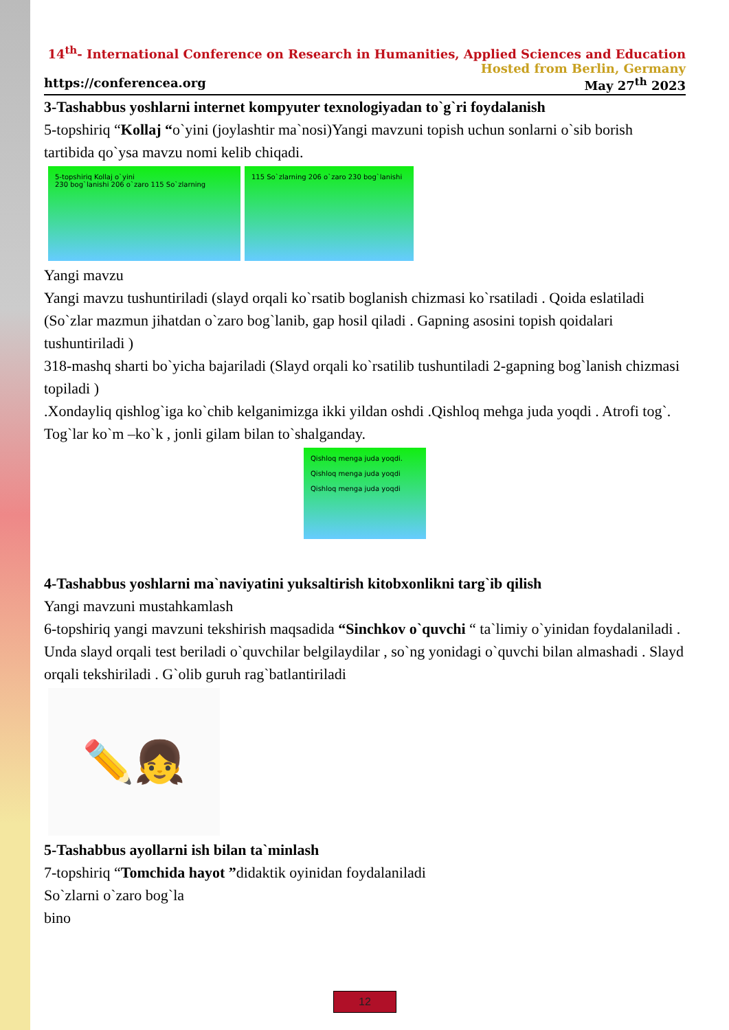14<sup>th</sup>- International Conference on Research in Humanities, Applied Sciences and Education
Hosted from Berlin, Germany
https://conferencea.org May 27<sup>th</sup> 2023
3-Tashabbus yoshlarni internet kompyuter texnologiyadan to`g`ri foydalanish
5-topshiriq “Kollaj “o`yini (joylashtir ma`nosi)Yangi mavzuni topish uchun sonlarni o`sib borish tartibida qo`ysa mavzu nomi kelib chiqadi.
5-topshiriq Kollaj o`yini
230 bog`lanishi 206 o`zaro 115 So`zlarning
115 So`zlarning 206 o`zaro 230 bog`lanishi
Yangi mavzu
Yangi mavzu tushuntiriladi (slayd orqali ko`rsatib boglanish chizmasi ko`rsatiladi . Qoida eslatiladi (So`zlar mazmun jihatdan o`zaro bog`lanib, gap hosil qiladi . Gapning asosini topish qoidalari tushuntiriladi )
318-mashq sharti bo`yicha bajariladi (Slayd orqali ko`rsatilib tushuntiladi 2-gapning bog`lanish chizmasi topiladi )
.Xondayliq qishlog`iga ko`chib kelganimizga ikki yildan oshdi .Qishloq mehga juda yoqdi . Atrofi tog`. Tog`lar ko`m –ko`k , jonli gilam bilan to`shalganday.
Qishloq menga juda yoqdi.
Qishloq menga juda yoqdi
Qishloq menga juda yoqdi
4-Tashabbus yoshlarni ma`naviyatini yuksaltirish kitobxonlikni targ`ib qilish
Yangi mavzuni mustahkamlash
6-topshiriq yangi mavzuni tekshirish maqsadida “Sinchkov o`quvchi “ ta`limiy o`yinidan foydalaniladi . Unda slayd orqali test beriladi o`quvchilar belgilaydilar , so`ng yonidagi o`quvchi bilan almashadi . Slayd orqali tekshiriladi . G`olib guruh rag`batlantiriladi
✏️👧
5-Tashabbus ayollarni ish bilan ta`minlash
7-topshiriq “Tomchida hayot ”didaktik oyinidan foydalaniladi
So`zlarni o`zaro bog`la
bino
12